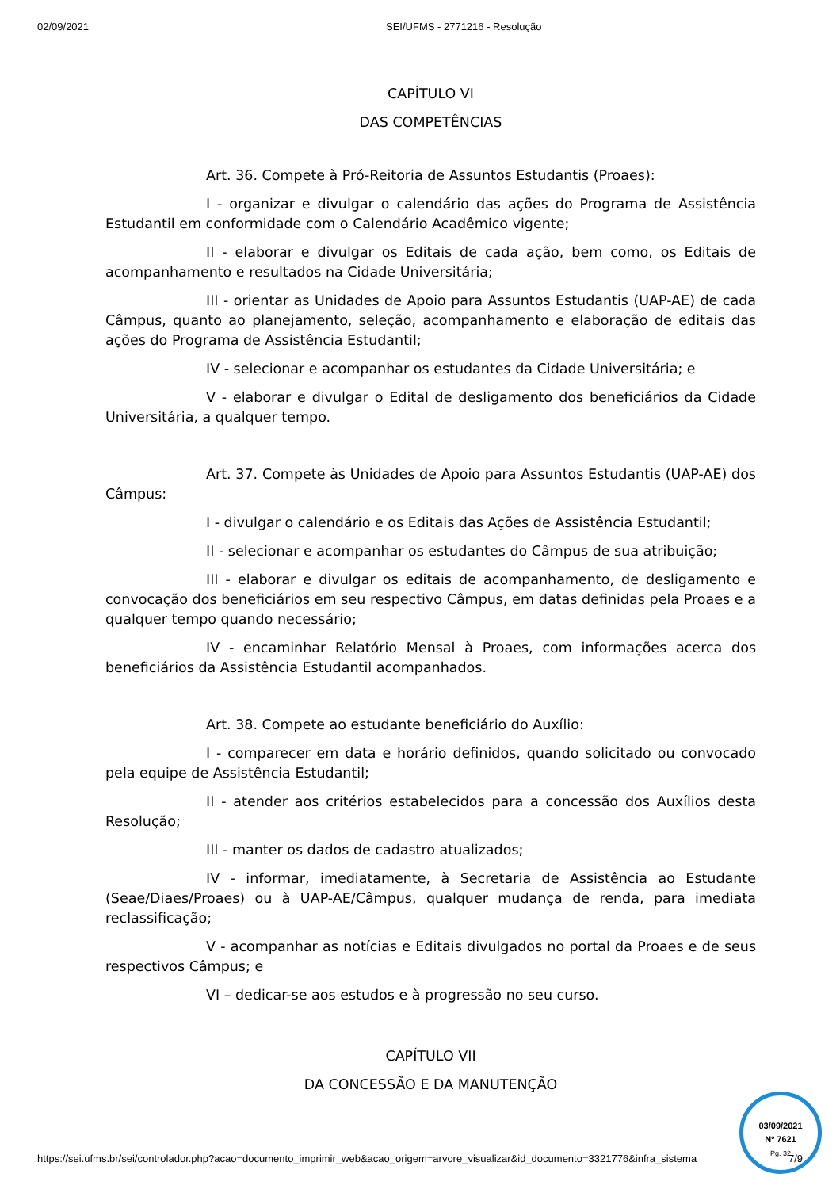02/09/2021 SEI/UFMS - 2771216 - Resolução
CAPÍTULO VI
DAS COMPETÊNCIAS
Art. 36. Compete à Pró-Reitoria de Assuntos Estudantis (Proaes):
I - organizar e divulgar o calendário das ações do Programa de Assistência Estudantil em conformidade com o Calendário Acadêmico vigente;
II - elaborar e divulgar os Editais de cada ação, bem como, os Editais de acompanhamento e resultados na Cidade Universitária;
III - orientar as Unidades de Apoio para Assuntos Estudantis (UAP-AE) de cada Câmpus, quanto ao planejamento, seleção, acompanhamento e elaboração de editais das ações do Programa de Assistência Estudantil;
IV - selecionar e acompanhar os estudantes da Cidade Universitária; e
V - elaborar e divulgar o Edital de desligamento dos beneficiários da Cidade Universitária, a qualquer tempo.
Art. 37. Compete às Unidades de Apoio para Assuntos Estudantis (UAP-AE) dos Câmpus:
I - divulgar o calendário e os Editais das Ações de Assistência Estudantil;
II - selecionar e acompanhar os estudantes do Câmpus de sua atribuição;
III - elaborar e divulgar os editais de acompanhamento, de desligamento e convocação dos beneficiários em seu respectivo Câmpus, em datas definidas pela Proaes e a qualquer tempo quando necessário;
IV - encaminhar Relatório Mensal à Proaes, com informações acerca dos beneficiários da Assistência Estudantil acompanhados.
Art. 38. Compete ao estudante beneficiário do Auxílio:
I - comparecer em data e horário definidos, quando solicitado ou convocado pela equipe de Assistência Estudantil;
II - atender aos critérios estabelecidos para a concessão dos Auxílios desta Resolução;
III - manter os dados de cadastro atualizados;
IV - informar, imediatamente, à Secretaria de Assistência ao Estudante (Seae/Diaes/Proaes) ou à UAP-AE/Câmpus, qualquer mudança de renda, para imediata reclassificação;
V - acompanhar as notícias e Editais divulgados no portal da Proaes e de seus respectivos Câmpus; e
VI – dedicar-se aos estudos e à progressão no seu curso.
CAPÍTULO VII
DA CONCESSÃO E DA MANUTENÇÃO
03/09/2021
Nº 7621
Pg. 32
https://sei.ufms.br/sei/controlador.php?acao=documento_imprimir_web&acao_origem=arvore_visualizar&id_documento=3321776&infra_sistema 7/9